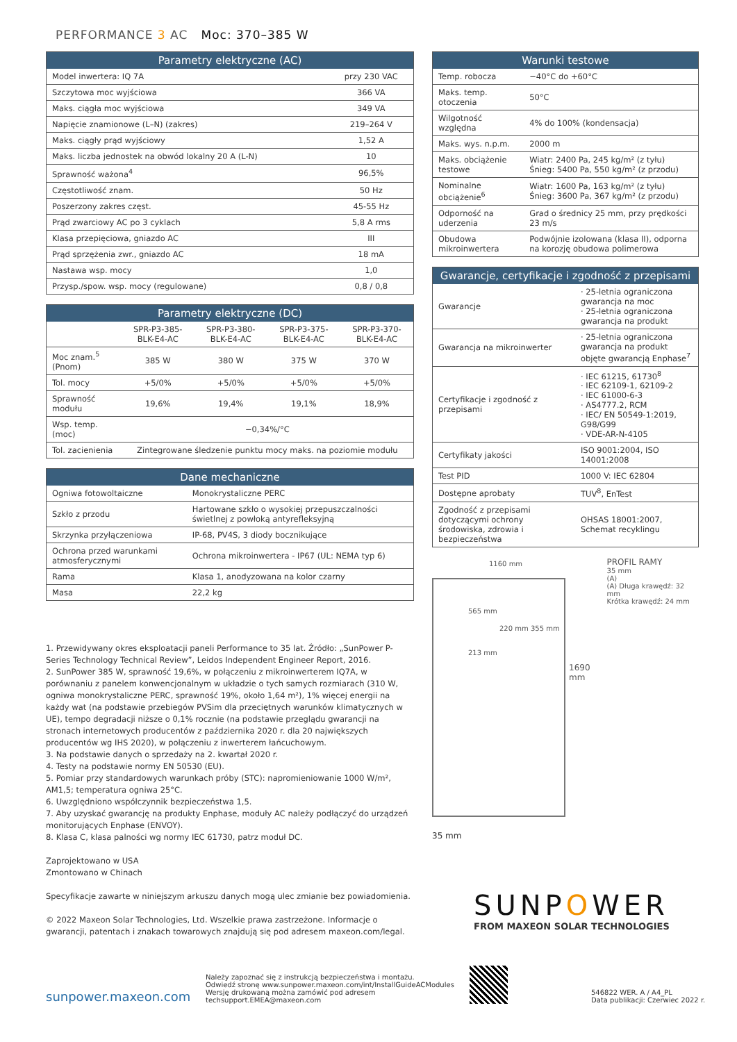PERFORMANCE 3 AC Moc: 370–385 W
| Parametry elektryczne (AC) | |
| --- | --- |
| Model inwertera: IQ 7A | przy 230 VAC |
| Szczytowa moc wyjściowa | 366 VA |
| Maks. ciągła moc wyjściowa | 349 VA |
| Napięcie znamionowe (L–N) (zakres) | 219–264 V |
| Maks. ciągły prąd wyjściowy | 1,52 A |
| Maks. liczba jednostek na obwód lokalny 20 A (L-N) | 10 |
| Sprawność ważona<sup>4</sup> | 96,5% |
| Częstotliwość znam. | 50 Hz |
| Poszerzony zakres częst. | 45-55 Hz |
| Prąd zwarciowy AC po 3 cyklach | 5,8 A rms |
| Klasa przepięciowa, gniazdo AC | III |
| Prąd sprzężenia zwr., gniazdo AC | 18 mA |
| Nastawa wsp. mocy | 1,0 |
| Przysp./spow. wsp. mocy (regulowane) | 0,8 / 0,8 |
| Parametry elektryczne (DC) | | | | |
| --- | --- | --- | --- | --- |
| | SPR-P3-385-BLK-E4-AC | SPR-P3-380-BLK-E4-AC | SPR-P3-375-BLK-E4-AC | SPR-P3-370-BLK-E4-AC |
| Moc znam.<sup>5</sup> (Pnom) | 385 W | 380 W | 375 W | 370 W |
| Tol. mocy | +5/0% | +5/0% | +5/0% | +5/0% |
| Sprawność modułu | 19,6% | 19,4% | 19,1% | 18,9% |
| Wsp. temp. (moc) | −0,34%/°C | | | |
| Tol. zacienienia | Zintegrowane śledzenie punktu mocy maks. na poziomie modułu | | | |
| Dane mechaniczne | |
| --- | --- |
| Ogniwa fotowoltaiczne | Monokrystaliczne PERC |
| Szkło z przodu | Hartowane szkło o wysokiej przepuszczalności świetlnej z powłoką antyrefleksyjną |
| Skrzynka przyłączeniowa | IP-68, PV4S, 3 diody bocznikujące |
| Ochrona przed warunkami atmosferycznymi | Ochrona mikroinwertera - IP67 (UL: NEMA typ 6) |
| Rama | Klasa 1, anodyzowana na kolor czarny |
| Masa | 22,2 kg |
1. Przewidywany okres eksploatacji paneli Performance to 35 lat. Źródło: „SunPower P-Series Technology Technical Review”, Leidos Independent Engineer Report, 2016.
2. SunPower 385 W, sprawność 19,6%, w połączeniu z mikroinwerterem IQ7A, w porównaniu z panelem konwencjonalnym w układzie o tych samych rozmiarach (310 W, ogniwa monokrystaliczne PERC, sprawność 19%, około 1,64 m²), 1% więcej energii na każdy wat (na podstawie przebiegów PVSim dla przeciętnych warunków klimatycznych w UE), tempo degradacji niższe o 0,1% rocznie (na podstawie przeglądu gwarancji na stronach internetowych producentów z października 2020 r. dla 20 największych producentów wg IHS 2020), w połączeniu z inwerterem łańcuchowym.
3. Na podstawie danych o sprzedaży na 2. kwartał 2020 r.
4. Testy na podstawie normy EN 50530 (EU).
5. Pomiar przy standardowych warunkach próby (STC): napromieniowanie 1000 W/m², AM1,5; temperatura ogniwa 25°C.
6. Uwzględniono współczynnik bezpieczeństwa 1,5.
7. Aby uzyskać gwarancję na produkty Enphase, moduły AC należy podłączyć do urządzeń monitorujących Enphase (ENVOY).
8. Klasa C, klasa palności wg normy IEC 61730, patrz moduł DC.
Zaprojektowano w USA
Zmontowano w Chinach
Specyfikacje zawarte w niniejszym arkuszu danych mogą ulec zmianie bez powiadomienia.
© 2022 Maxeon Solar Technologies, Ltd. Wszelkie prawa zastrzeżone. Informacje o gwarancji, patentach i znakach towarowych znajdują się pod adresem maxeon.com/legal.
| Warunki testowe | |
| --- | --- |
| Temp. robocza | −40°C do +60°C |
| Maks. temp. otoczenia | 50°C |
| Wilgotność względna | 4% do 100% (kondensacja) |
| Maks. wys. n.p.m. | 2000 m |
| Maks. obciążenie testowe | Wiatr: 2400 Pa, 245 kg/m² (z tyłu) Śnieg: 5400 Pa, 550 kg/m² (z przodu) |
| Nominalne obciążenie<sup>6</sup> | Wiatr: 1600 Pa, 163 kg/m² (z tyłu) Śnieg: 3600 Pa, 367 kg/m² (z przodu) |
| Odporność na uderzenia | Grad o średnicy 25 mm, przy prędkości 23 m/s |
| Obudowa mikroinwertera | Podwójnie izolowana (klasa II), odporna na korozję obudowa polimerowa |
| Gwarancje, certyfikacje i zgodność z przepisami | |
| --- | --- |
| Gwarancje | · 25-letnia ograniczona gwarancja na moc · 25-letnia ograniczona gwarancja na produkt |
| Gwarancja na mikroinwerter | · 25-letnia ograniczona gwarancja na produkt objęte gwarancją Enphase<sup>7</sup> |
| Certyfikacje i zgodność z przepisami | · IEC 61215, 61730<sup>8</sup> · IEC 62109-1, 62109-2 · IEC 61000-6-3 · AS4777.2, RCM · IEC/ EN 50549-1:2019, G98/G99 · VDE-AR-N-4105 |
| Certyfikaty jakości | ISO 9001:2004, ISO 14001:2008 |
| Test PID | 1000 V: IEC 62804 |
| Dostępne aprobaty | TUV<sup>8</sup>, EnTest |
| Zgodność z przepisami dotyczącymi ochrony środowiska, zdrowia i bezpieczeństwa | OHSAS 18001:2007, Schemat recyklingu |
1160 mm
565 mm
220 mm 355 mm
213 mm
1690 mm
PROFIL RAMY
35 mm
(A)
(A) Długa krawędź: 32 mm
Krótka krawędź: 24 mm
35 mm
SUNPOWER
FROM MAXEON SOLAR TECHNOLOGIES
sunpower.maxeon.com
Należy zapoznać się z instrukcją bezpieczeństwa i montażu.
Odwiedź stronę www.sunpower.maxeon.com/int/InstallGuideACModules
Wersję drukowaną można zamówić pod adresem
techsupport.EMEA@maxeon.com
546822 WER. A / A4_PL
Data publikacji: Czerwiec 2022 r.